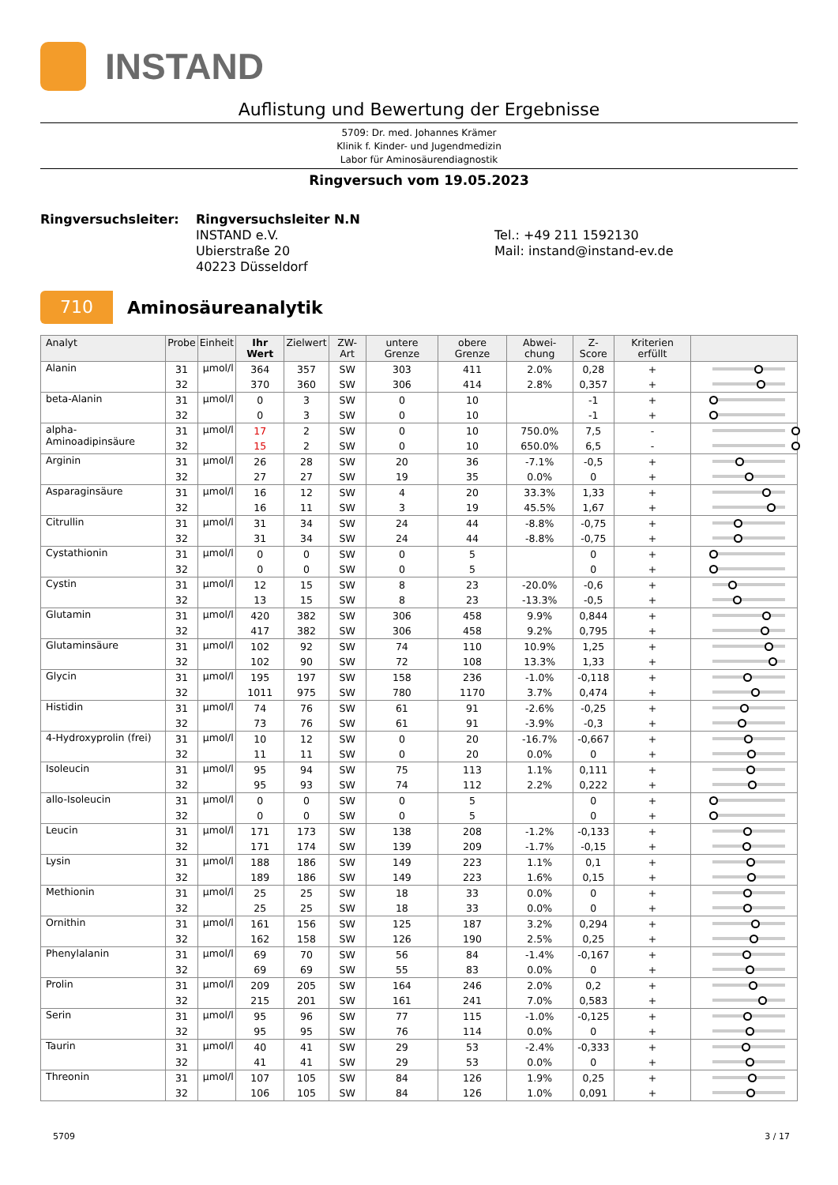INSTAND
Auflistung und Bewertung der Ergebnisse
5709: Dr. med. Johannes Krämer
Klinik f. Kinder- und Jugendmedizin
Labor für Aminosäurendiagnostik
Ringversuch vom 19.05.2023
Ringversuchsleiter:
Ringversuchsleiter N.N
INSTAND e.V.
Ubierstraße 20
40223 Düsseldorf
Tel.: +49 211 1592130
Mail: instand@instand-ev.de
710
Aminosäureanalytik
| Analyt | Probe | Einheit | Ihr Wert | Zielwert | ZW-Art | untere Grenze | obere Grenze | Abwei-chung | Z-Score | Kriterien erfüllt | |
| --- | --- | --- | --- | --- | --- | --- | --- | --- | --- | --- | --- |
| Alanin | 31 | µmol/l | 364 | 357 | SW | 303 | 411 | 2.0% | 0,28 | + | |
| | 32 | | 370 | 360 | SW | 306 | 414 | 2.8% | 0,357 | + | |
| beta-Alanin | 31 | µmol/l | 0 | 3 | SW | 0 | 10 | | -1 | + | |
| | 32 | | 0 | 3 | SW | 0 | 10 | | -1 | + | |
| alpha-Aminoadipinsäure | 31 | µmol/l | 17 | 2 | SW | 0 | 10 | 750.0% | 7,5 | - | |
| | 32 | | 15 | 2 | SW | 0 | 10 | 650.0% | 6,5 | - | |
| Arginin | 31 | µmol/l | 26 | 28 | SW | 20 | 36 | -7.1% | -0,5 | + | |
| | 32 | | 27 | 27 | SW | 19 | 35 | 0.0% | 0 | + | |
| Asparaginsäure | 31 | µmol/l | 16 | 12 | SW | 4 | 20 | 33.3% | 1,33 | + | |
| | 32 | | 16 | 11 | SW | 3 | 19 | 45.5% | 1,67 | + | |
| Citrullin | 31 | µmol/l | 31 | 34 | SW | 24 | 44 | -8.8% | -0,75 | + | |
| | 32 | | 31 | 34 | SW | 24 | 44 | -8.8% | -0,75 | + | |
| Cystathionin | 31 | µmol/l | 0 | 0 | SW | 0 | 5 | | 0 | + | |
| | 32 | | 0 | 0 | SW | 0 | 5 | | 0 | + | |
| Cystin | 31 | µmol/l | 12 | 15 | SW | 8 | 23 | -20.0% | -0,6 | + | |
| | 32 | | 13 | 15 | SW | 8 | 23 | -13.3% | -0,5 | + | |
| Glutamin | 31 | µmol/l | 420 | 382 | SW | 306 | 458 | 9.9% | 0,844 | + | |
| | 32 | | 417 | 382 | SW | 306 | 458 | 9.2% | 0,795 | + | |
| Glutaminsäure | 31 | µmol/l | 102 | 92 | SW | 74 | 110 | 10.9% | 1,25 | + | |
| | 32 | | 102 | 90 | SW | 72 | 108 | 13.3% | 1,33 | + | |
| Glycin | 31 | µmol/l | 195 | 197 | SW | 158 | 236 | -1.0% | -0,118 | + | |
| | 32 | | 1011 | 975 | SW | 780 | 1170 | 3.7% | 0,474 | + | |
| Histidin | 31 | µmol/l | 74 | 76 | SW | 61 | 91 | -2.6% | -0,25 | + | |
| | 32 | | 73 | 76 | SW | 61 | 91 | -3.9% | -0,3 | + | |
| 4-Hydroxyprolin (frei) | 31 | µmol/l | 10 | 12 | SW | 0 | 20 | -16.7% | -0,667 | + | |
| | 32 | | 11 | 11 | SW | 0 | 20 | 0.0% | 0 | + | |
| Isoleucin | 31 | µmol/l | 95 | 94 | SW | 75 | 113 | 1.1% | 0,111 | + | |
| | 32 | | 95 | 93 | SW | 74 | 112 | 2.2% | 0,222 | + | |
| allo-Isoleucin | 31 | µmol/l | 0 | 0 | SW | 0 | 5 | | 0 | + | |
| | 32 | | 0 | 0 | SW | 0 | 5 | | 0 | + | |
| Leucin | 31 | µmol/l | 171 | 173 | SW | 138 | 208 | -1.2% | -0,133 | + | |
| | 32 | | 171 | 174 | SW | 139 | 209 | -1.7% | -0,15 | + | |
| Lysin | 31 | µmol/l | 188 | 186 | SW | 149 | 223 | 1.1% | 0,1 | + | |
| | 32 | | 189 | 186 | SW | 149 | 223 | 1.6% | 0,15 | + | |
| Methionin | 31 | µmol/l | 25 | 25 | SW | 18 | 33 | 0.0% | 0 | + | |
| | 32 | | 25 | 25 | SW | 18 | 33 | 0.0% | 0 | + | |
| Ornithin | 31 | µmol/l | 161 | 156 | SW | 125 | 187 | 3.2% | 0,294 | + | |
| | 32 | | 162 | 158 | SW | 126 | 190 | 2.5% | 0,25 | + | |
| Phenylalanin | 31 | µmol/l | 69 | 70 | SW | 56 | 84 | -1.4% | -0,167 | + | |
| | 32 | | 69 | 69 | SW | 55 | 83 | 0.0% | 0 | + | |
| Prolin | 31 | µmol/l | 209 | 205 | SW | 164 | 246 | 2.0% | 0,2 | + | |
| | 32 | | 215 | 201 | SW | 161 | 241 | 7.0% | 0,583 | + | |
| Serin | 31 | µmol/l | 95 | 96 | SW | 77 | 115 | -1.0% | -0,125 | + | |
| | 32 | | 95 | 95 | SW | 76 | 114 | 0.0% | 0 | + | |
| Taurin | 31 | µmol/l | 40 | 41 | SW | 29 | 53 | -2.4% | -0,333 | + | |
| | 32 | | 41 | 41 | SW | 29 | 53 | 0.0% | 0 | + | |
| Threonin | 31 | µmol/l | 107 | 105 | SW | 84 | 126 | 1.9% | 0,25 | + | |
| | 32 | | 106 | 105 | SW | 84 | 126 | 1.0% | 0,091 | + | |
5709 3 / 17